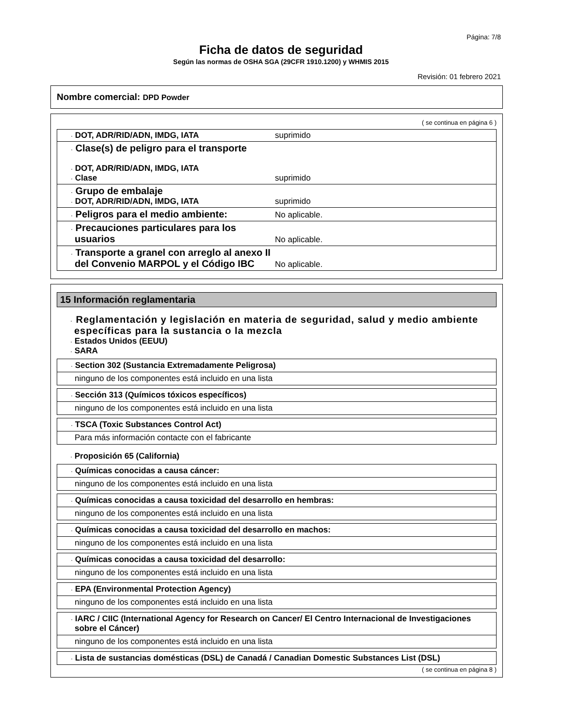Página: 7/8
Ficha de datos de seguridad
Según las normas de OSHA SGA (29CFR 1910.1200) y WHMIS 2015
Revisión: 01 febrero 2021
Nombre comercial: DPD Powder
( se continua en página 6 )
| · DOT, ADR/RID/ADN, IMDG, IATA | suprimido |
| · Clase(s) de peligro para el transporte · DOT, ADR/RID/ADN, IMDG, IATA · Clase | suprimido |
| · Grupo de embalaje · DOT, ADR/RID/ADN, IMDG, IATA | suprimido |
| · Peligros para el medio ambiente: | No aplicable. |
| · Precauciones particulares para los usuarios | No aplicable. |
| · Transporte a granel con arreglo al anexo II del Convenio MARPOL y el Código IBC | No aplicable. |
15 Información reglamentaria
· Reglamentación y legislación en materia de seguridad, salud y medio ambiente específicas para la sustancia o la mezcla
· Estados Unidos (EEUU)
· SARA
| · Section 302 (Sustancia Extremadamente Peligrosa) |
| ninguno de los componentes está incluido en una lista |
| · Sección 313 (Químicos tóxicos específicos) |
| ninguno de los componentes está incluido en una lista |
| · TSCA (Toxic Substances Control Act) |
| Para más información contacte con el fabricante |
· Proposición 65 (California)
| · Químicas conocidas a causa cáncer: |
| ninguno de los componentes está incluido en una lista |
| · Químicas conocidas a causa toxicidad del desarrollo en hembras: |
| ninguno de los componentes está incluido en una lista |
| · Químicas conocidas a causa toxicidad del desarrollo en machos: |
| ninguno de los componentes está incluido en una lista |
| · Químicas conocidas a causa toxicidad del desarrollo: |
| ninguno de los componentes está incluido en una lista |
| · EPA (Environmental Protection Agency) |
| ninguno de los componentes está incluido en una lista |
| · IARC / CIIC (International Agency for Research on Cancer/ El Centro Internacional de Investigaciones sobre el Cáncer) |
| ninguno de los componentes está incluido en una lista |
| · Lista de sustancias domésticas (DSL) de Canadá / Canadian Domestic Substances List (DSL) |
( se continua en página 8 )